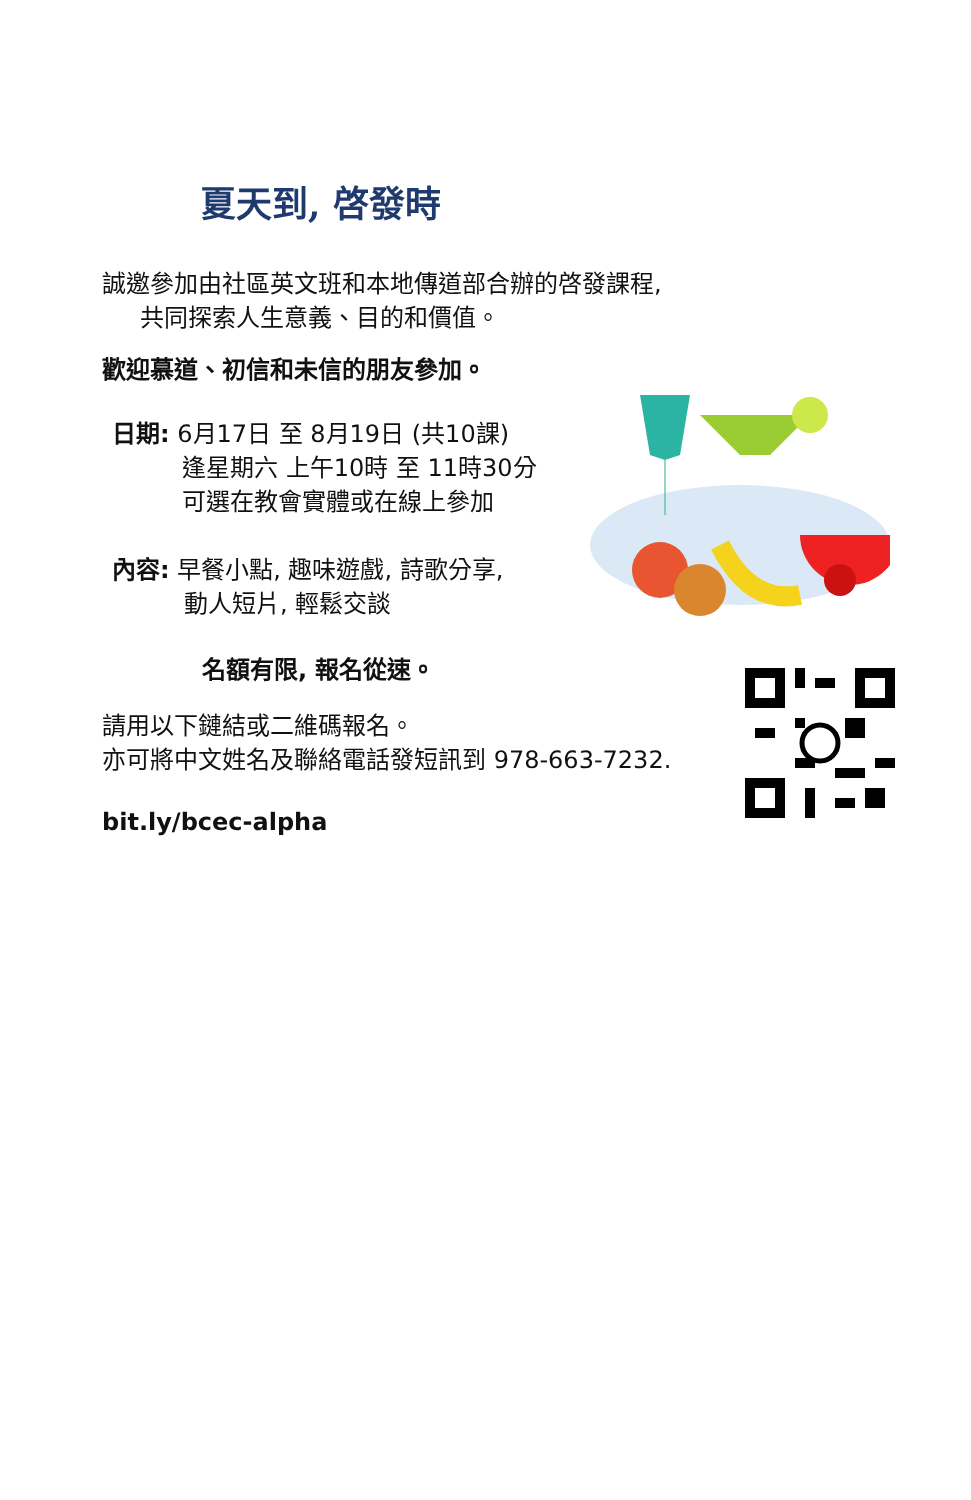夏天到, 啓發時
誠邀參加由社區英文班和本地傳道部合辦的啓發課程,
共同探索人生意義、目的和價值。
歡迎慕道、初信和未信的朋友參加。
日期: 6月17日 至 8月19日 (共10課)
逢星期六 上午10時 至 11時30分
可選在教會實體或在線上參加
內容: 早餐小點, 趣味遊戲, 詩歌分享,
動人短片, 輕鬆交談
名額有限, 報名從速。
請用以下鏈結或二維碼報名。
亦可將中文姓名及聯絡電話發短訊到 978-663-7232.
bit.ly/bcec-alpha